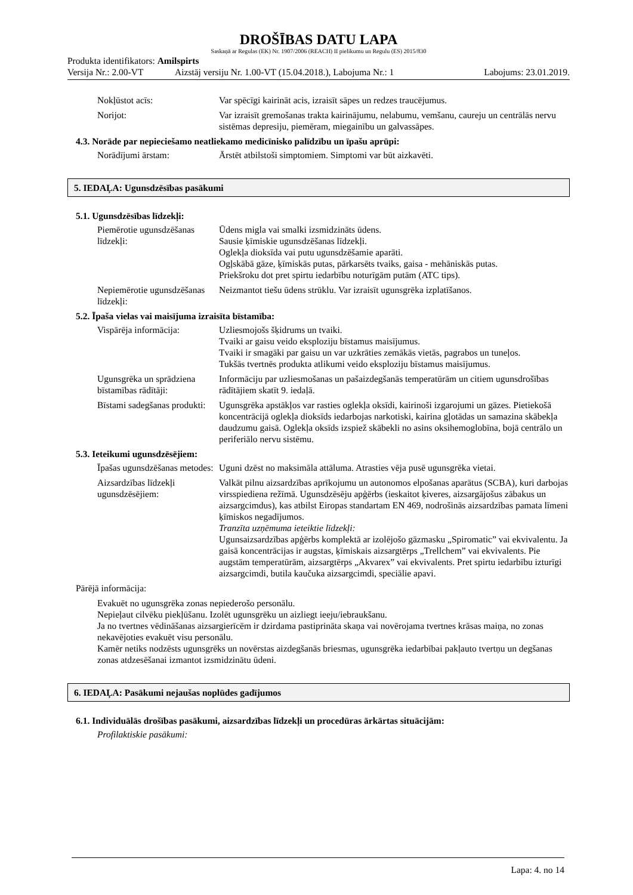DROŠĪBAS DATU LAPA
Saskaņā ar Regulas (EK) Nr. 1907/2006 (REACH) II pielikumu un Regulu (ES) 2015/830
Produkta identifikators: Amilspirts
Versija Nr.: 2.00-VT Aizstāj versiju Nr. 1.00-VT (15.04.2018.), Labojuma Nr.: 1 Labojums: 23.01.2019.
Nokļūstot acīs: Var spēcīgi kairināt acis, izraisīt sāpes un redzes traucējumus.
Norijot: Var izraisīt gremošanas trakta kairinājumu, nelabumu, vemšanu, caureju un centrālās nervu sistēmas depresiju, piemēram, miegainību un galvassāpes.
4.3. Norāde par nepieciešamo neatliekamo medicīnisko palīdzību un īpašu aprūpi:
Norādījumi ārstam: Ārstēt atbilstoši simptomiem. Simptomi var būt aizkavēti.
5. IEDAĻA: Ugunsdzēsības pasākumi
5.1. Ugunsdzēsības līdzekļi:
Piemērotie ugunsdzēšanas līdzekļi:
Ūdens migla vai smalki izsmidzināts ūdens.
Sausie ķīmiskie ugunsdzēšanas līdzekļi.
Oglekļa dioksīda vai putu ugunsdzēšamie aparāti.
Ogļskābā gāze, ķīmiskās putas, pārkarsēts tvaiks, gaisa - mehāniskās putas.
Priekšroku dot pret spirtu iedarbību noturīgām putām (ATC tips).
Nepiemērotie ugunsdzēšanas līdzekļi:
Neizmantot tiešu ūdens strūklu. Var izraisīt ugunsgrēka izplatīšanos.
5.2. Īpaša vielas vai maisījuma izraisīta bīstamība:
Vispārēja informācija:
Uzliesmojošs šķidrums un tvaiki.
Tvaiki ar gaisu veido eksploziju bīstamus maisījumus.
Tvaiki ir smagāki par gaisu un var uzkrāties zemākās vietās, pagrabos un tuneļos.
Tukšās tvertnēs produkta atlikumi veido eksploziju bīstamus maisījumus.
Ugunsgrēka un sprādziena bīstamības rādītāji:
Informāciju par uzliesmošanas un pašaizdegšanās temperatūrām un citiem ugunsdrošības rādītājiem skatīt 9. iedaļā.
Bīstami sadegšanas produkti:
Ugunsgrēka apstākļos var rasties oglekļa oksīdi, kairinoši izgarojumi un gāzes. Pietiekošā koncentrācijā oglekļa dioksīds iedarbojas narkotiski, kairina gļotādas un samazina skābekļa daudzumu gaisā. Oglekļa oksīds izspiež skābekli no asins oksihemoglobīna, bojā centrālo un periferiālo nervu sistēmu.
5.3. Ieteikumi ugunsdzēsējiem:
Īpašas ugunsdzēšanas metodes:
Uguni dzēst no maksimāla attāluma. Atrasties vēja pusē ugunsgrēka vietai.
Aizsardzības līdzekļi ugunsdzēsējiem:
Valkāt pilnu aizsardzības aprīkojumu un autonomos elpošanas aparātus (SCBA), kuri darbojas virsspiediena režīmā. Ugunsdzēsēju apģērbs (ieskaitot ķiveres, aizsargājošus zābakus un aizsargcimdus), kas atbilst Eiropas standartam EN 469, nodrošinās aizsardzības pamata līmeni ķīmiskos negadījumos.
Tranzīta uzņēmuma ieteiktie līdzekļi:
Ugunsaizsardzības apģērbs komplektā ar izolējošo gāzmasku „Spiromatic” vai ekvivalentu. Ja gaisā koncentrācijas ir augstas, ķīmiskais aizsargtērps „Trellchem” vai ekvivalents. Pie augstām temperatūrām, aizsargtērps „Akvarex” vai ekvivalents. Pret spirtu iedarbību izturīgi aizsargcimdi, butila kaučuka aizsargcimdi, speciālie apavi.
Pārējā informācija:
Evakuēt no ugunsgrēka zonas nepiederošo personālu.
Nepieļaut cilvēku piekļūšanu. Izolēt ugunsgrēku un aizliegt ieeju/iebraukšanu.
Ja no tvertnes vēdināšanas aizsargierīcēm ir dzirdama pastiprināta skaņa vai novērojama tvertnes krāsas maiņa, no zonas nekavējoties evakuēt visu personālu.
Kamēr netiks nodzēsts ugunsgrēks un novērstas aizdegšanās briesmas, ugunsgrēka iedarbībai pakļauto tvertņu un degšanas zonas atdzesēšanai izmantot izsmidzinātu ūdeni.
6. IEDAĻA: Pasākumi nejaušas noplūdes gadījumos
6.1. Individuālās drošības pasākumi, aizsardzības līdzekļi un procedūras ārkārtas situācijām:
Profilaktiskie pasākumi:
Lapa: 4. no 14